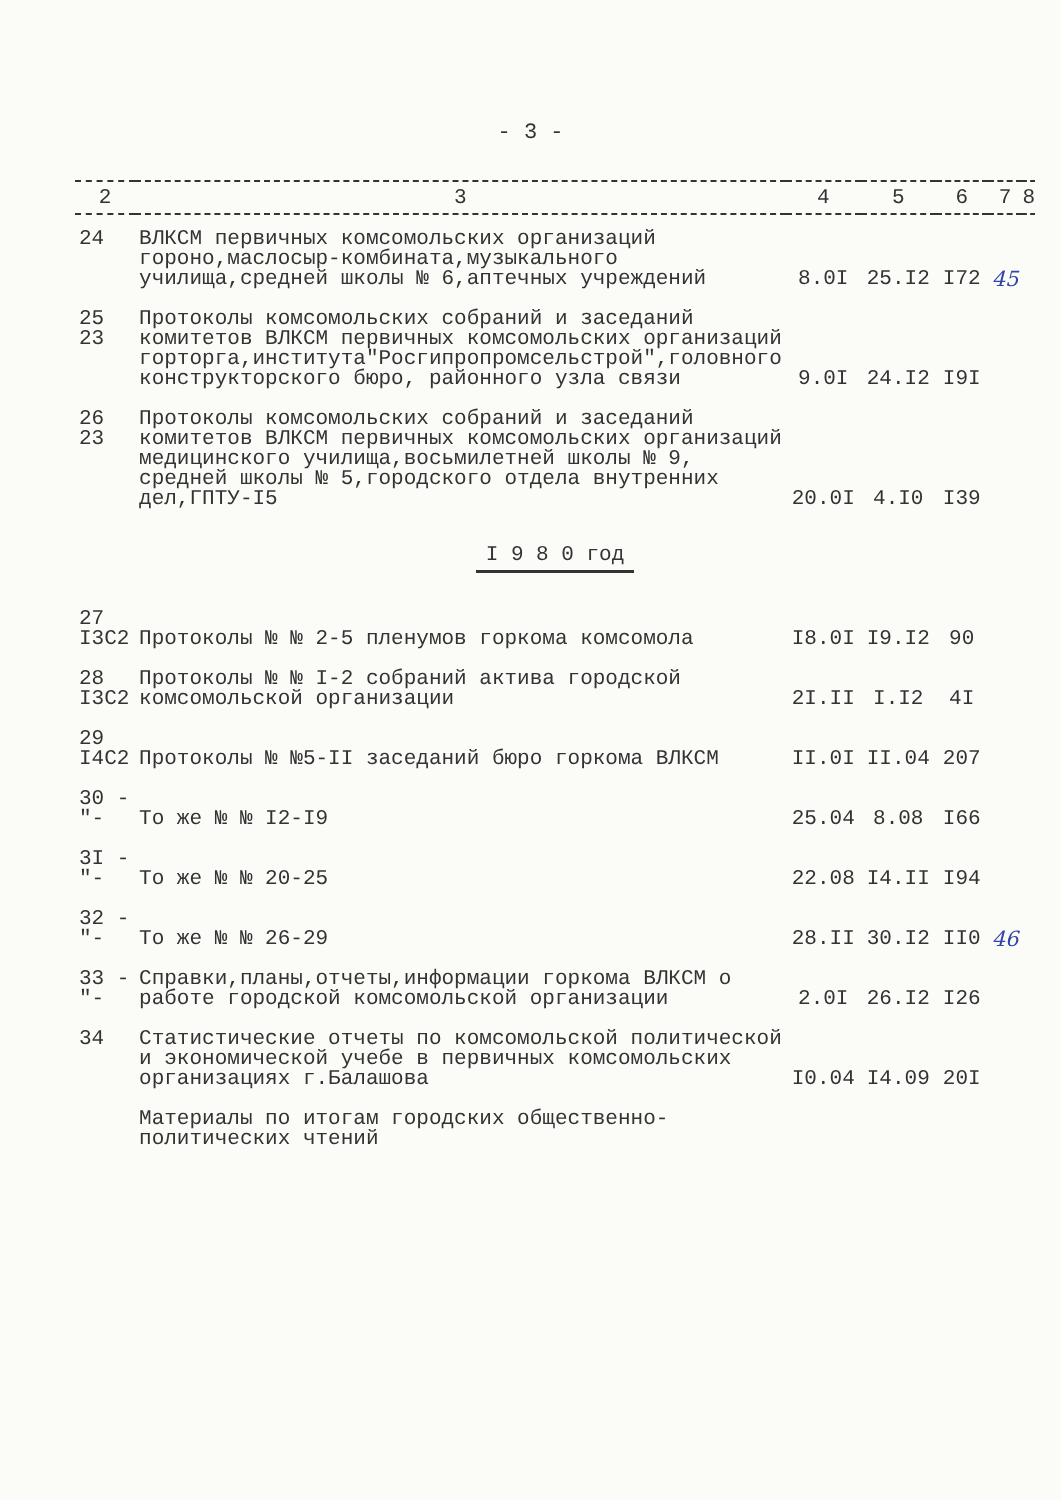- 3 -
| 2 | 3 | 4 | 5 | 6 | 7 | 8 |
| --- | --- | --- | --- | --- | --- | --- |
| 24 | ВЛКСМ первичных комсомольских организаций гороно,маслосыр-комбината,музыкального училища,средней школы № 6,аптечных учреждений | 8.0I | 25.I2 | I72 | 45 | |
| 25 23 | Протоколы комсомольских собраний и заседаний комитетов ВЛКСМ первичных комсомольских организаций горторга,института"Росгипропромсельстрой",головного конструкторского бюро, районного узла связи | 9.0I | 24.I2 | I9I | | |
| 26 23 | Протоколы комсомольских собраний и заседаний комитетов ВЛКСМ первичных комсомольских организаций медицинского училища,восьмилетней школы № 9, средней школы № 5,городского отдела внутренних дел,ГПТУ-I5 | 20.0I | 4.I0 | I39 | | |
| I 9 8 0 год | | | | | | |
| 27 I3C2 | Протоколы № № 2-5 пленумов горкома комсомола | I8.0I | I9.I2 | 90 | | |
| 28 I3C2 | Протоколы № № I-2 собраний актива городской комсомольской организации | 2I.II | I.I2 | 4I | | |
| 29 I4C2 | Протоколы № №5-II заседаний бюро горкома ВЛКСМ | II.0I | II.04 | 207 | | |
| 30 -"- | То же № № I2-I9 | 25.04 | 8.08 | I66 | | |
| 3I -"- | То же № № 20-25 | 22.08 | I4.II | I94 | | |
| 32 -"- | То же № № 26-29 | 28.II | 30.I2 | II0 | 46 | |
| 33 -"- | Справки,планы,отчеты,информации горкома ВЛКСМ о работе городской комсомольской организации | 2.0I | 26.I2 | I26 | | |
| 34 | Статистические отчеты по комсомольской политической и экономической учебе в первичных комсомольских организациях г.Балашова | I0.04 | I4.09 | 20I | | |
| | Материалы по итогам городских общественно-политических чтений | | | | | |